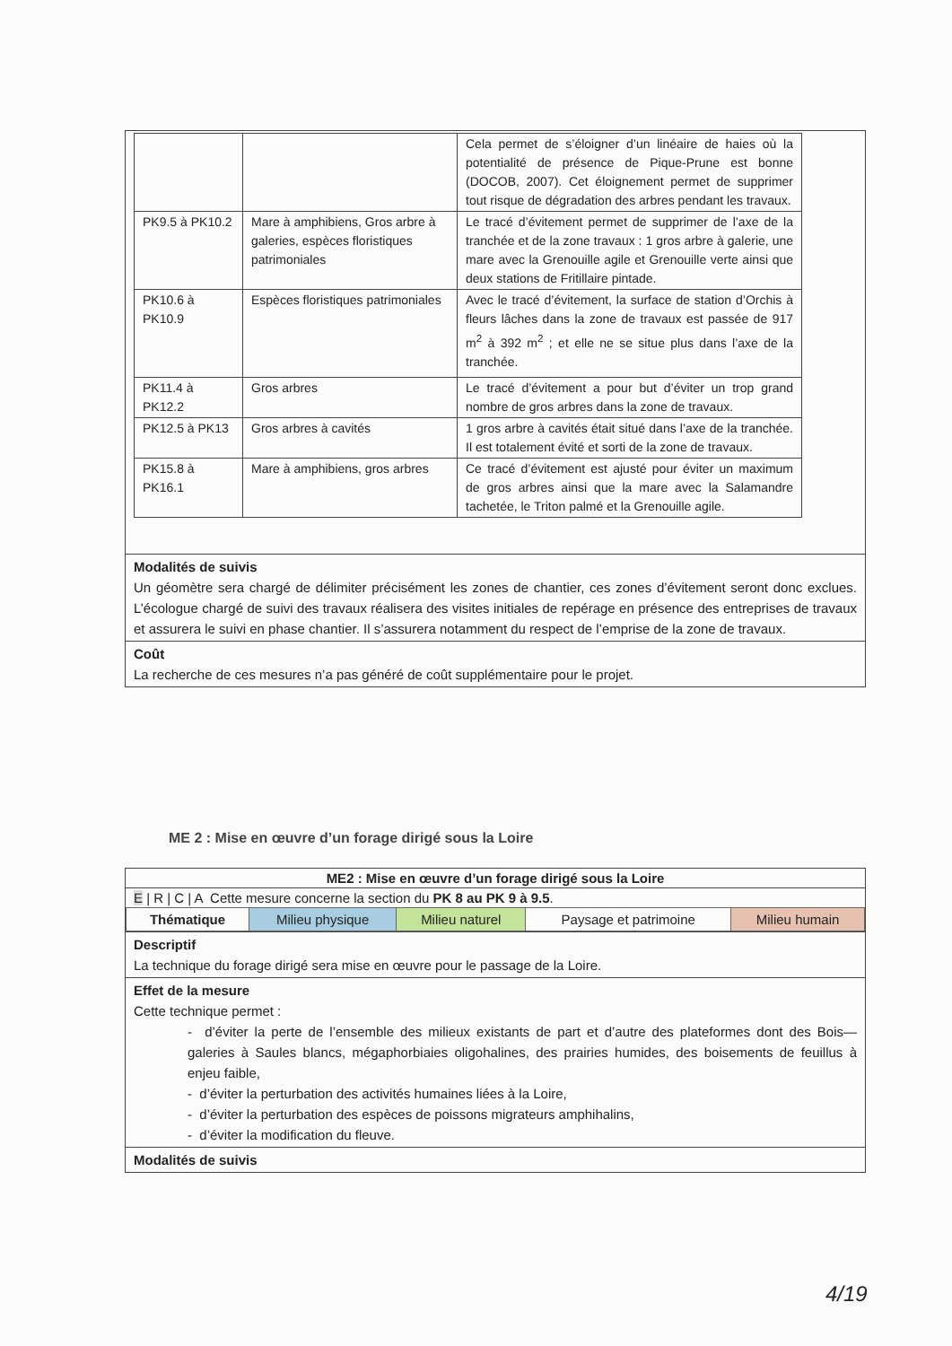| | | Cela permet de s’éloigner d’un linéaire de haies où la potentialité de présence de Pique-Prune est bonne (DOCOB, 2007). Cet éloignement permet de supprimer tout risque de dégradation des arbres pendant les travaux. |
| PK9.5 à PK10.2 | Mare à amphibiens, Gros arbre à galeries, espèces floristiques patrimoniales | Le tracé d’évitement permet de supprimer de l’axe de la tranchée et de la zone travaux : 1 gros arbre à galerie, une mare avec la Grenouille agile et Grenouille verte ainsi que deux stations de Fritillaire pintade. |
| PK10.6 à PK10.9 | Espèces floristiques patrimoniales | Avec le tracé d’évitement, la surface de station d’Orchis à fleurs lâches dans la zone de travaux est passée de 917 m<sup>2</sup> à 392 m<sup>2</sup> ; et elle ne se situe plus dans l’axe de la tranchée. |
| PK11.4 à PK12.2 | Gros arbres | Le tracé d’évitement a pour but d’éviter un trop grand nombre de gros arbres dans la zone de travaux. |
| PK12.5 à PK13 | Gros arbres à cavités | 1 gros arbre à cavités était situé dans l’axe de la tranchée. Il est totalement évité et sorti de la zone de travaux. |
| PK15.8 à PK16.1 | Mare à amphibiens, gros arbres | Ce tracé d’évitement est ajusté pour éviter un maximum de gros arbres ainsi que la mare avec la Salamandre tachetée, le Triton palmé et la Grenouille agile. |
Modalités de suivis
Un géomètre sera chargé de délimiter précisément les zones de chantier, ces zones d’évitement seront donc exclues. L’écologue chargé de suivi des travaux réalisera des visites initiales de repérage en présence des entreprises de travaux et assurera le suivi en phase chantier. Il s’assurera notamment du respect de l’emprise de la zone de travaux.
Coût
La recherche de ces mesures n’a pas généré de coût supplémentaire pour le projet.
ME 2 : Mise en œuvre d’un forage dirigé sous la Loire
ME2 : Mise en œuvre d’un forage dirigé sous la Loire
E | R | C | A Cette mesure concerne la section du PK 8 au PK 9 à 9.5.
| Thématique | Milieu physique | Milieu naturel | Paysage et patrimoine | Milieu humain |
Descriptif
La technique du forage dirigé sera mise en œuvre pour le passage de la Loire.
Effet de la mesure
Cette technique permet :
- d’éviter la perte de l’ensemble des milieux existants de part et d’autre des plateformes dont des Bois—galeries à Saules blancs, mégaphorbiaies oligohalines, des prairies humides, des boisements de feuillus à enjeu faible,
- d’éviter la perturbation des activités humaines liées à la Loire,
- d’éviter la perturbation des espèces de poissons migrateurs amphihalins,
- d’éviter la modification du fleuve.
Modalités de suivis
4/19